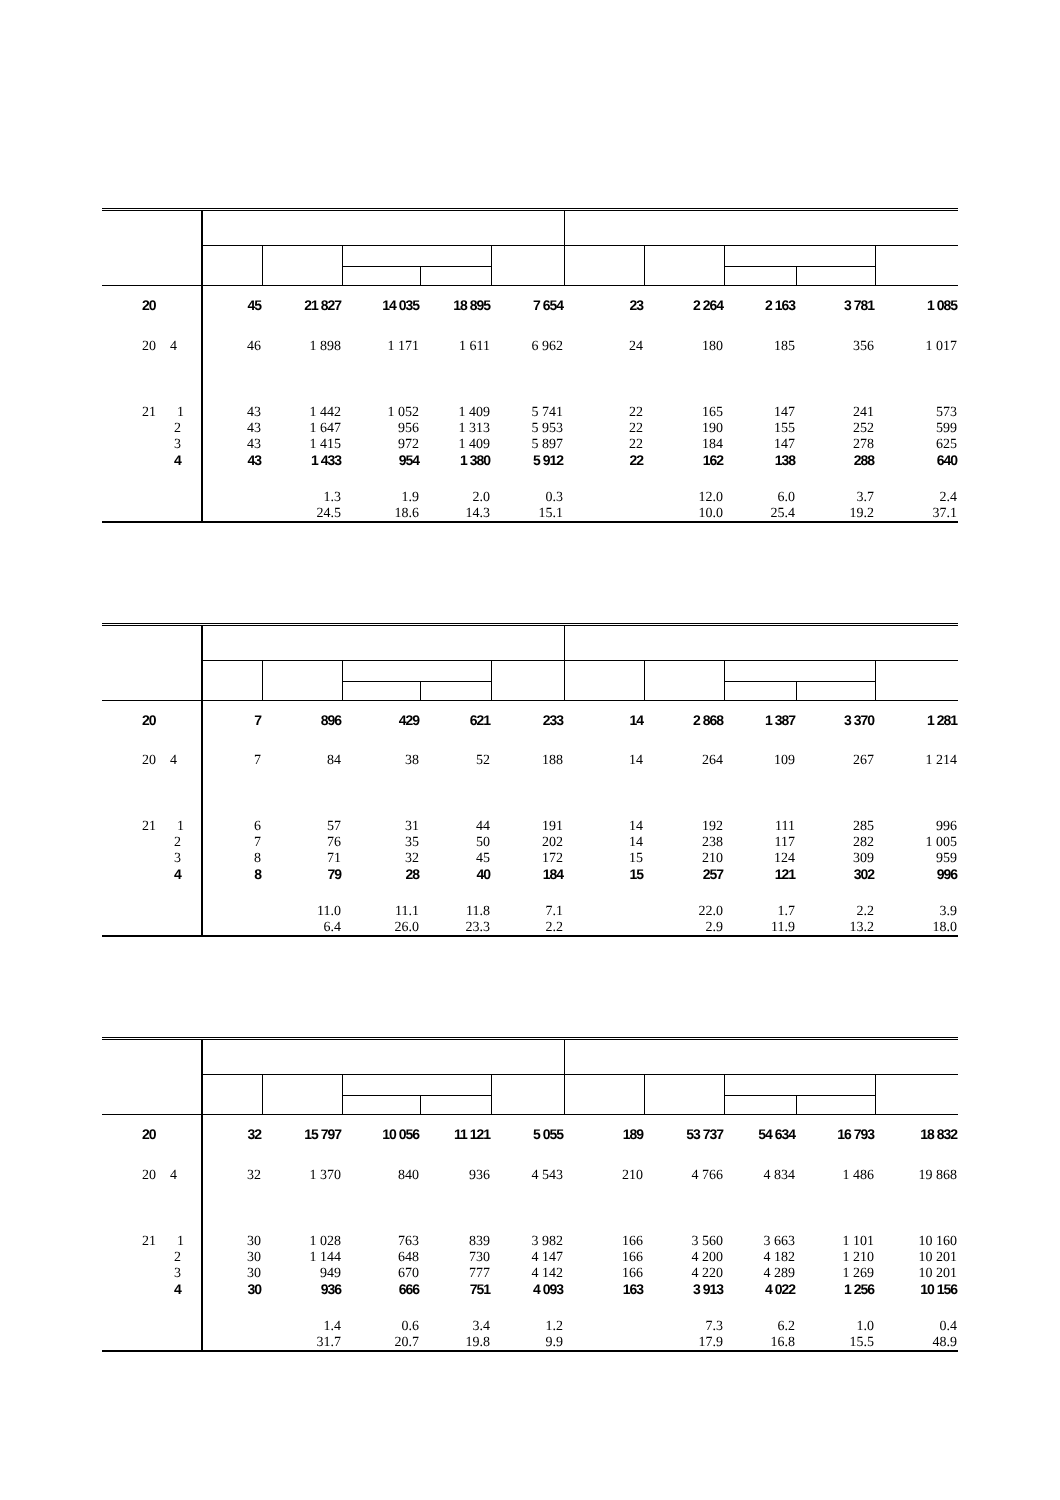| 20 | 45 | 21 827 | 14 035 | 18 895 | 7 654 | 23 | 2 264 | 2 163 | 3 781 | 1 085 |
| 20 4 | 46 | 1 898 | 1 171 | 1 611 | 6 962 | 24 | 180 | 185 | 356 | 1 017 |
| 21 1 | 43 | 1 442 | 1 052 | 1 409 | 5 741 | 22 | 165 | 147 | 241 | 573 |
| 2 | 43 | 1 647 | 956 | 1 313 | 5 953 | 22 | 190 | 155 | 252 | 599 |
| 3 | 43 | 1 415 | 972 | 1 409 | 5 897 | 22 | 184 | 147 | 278 | 625 |
| 4 | 43 | 1 433 | 954 | 1 380 | 5 912 | 22 | 162 | 138 | 288 | 640 |
| | | 1.3 | 1.9 | 2.0 | 0.3 | | 12.0 | 6.0 | 3.7 | 2.4 |
| | | 24.5 | 18.6 | 14.3 | 15.1 | | 10.0 | 25.4 | 19.2 | 37.1 |
| 20 | 7 | 896 | 429 | 621 | 233 | 14 | 2 868 | 1 387 | 3 370 | 1 281 |
| 20 4 | 7 | 84 | 38 | 52 | 188 | 14 | 264 | 109 | 267 | 1 214 |
| 21 1 | 6 | 57 | 31 | 44 | 191 | 14 | 192 | 111 | 285 | 996 |
| 2 | 7 | 76 | 35 | 50 | 202 | 14 | 238 | 117 | 282 | 1 005 |
| 3 | 8 | 71 | 32 | 45 | 172 | 15 | 210 | 124 | 309 | 959 |
| 4 | 8 | 79 | 28 | 40 | 184 | 15 | 257 | 121 | 302 | 996 |
| | | 11.0 | 11.1 | 11.8 | 7.1 | | 22.0 | 1.7 | 2.2 | 3.9 |
| | | 6.4 | 26.0 | 23.3 | 2.2 | | 2.9 | 11.9 | 13.2 | 18.0 |
| 20 | 32 | 15 797 | 10 056 | 11 121 | 5 055 | 189 | 53 737 | 54 634 | 16 793 | 18 832 |
| 20 4 | 32 | 1 370 | 840 | 936 | 4 543 | 210 | 4 766 | 4 834 | 1 486 | 19 868 |
| 21 1 | 30 | 1 028 | 763 | 839 | 3 982 | 166 | 3 560 | 3 663 | 1 101 | 10 160 |
| 2 | 30 | 1 144 | 648 | 730 | 4 147 | 166 | 4 200 | 4 182 | 1 210 | 10 201 |
| 3 | 30 | 949 | 670 | 777 | 4 142 | 166 | 4 220 | 4 289 | 1 269 | 10 201 |
| 4 | 30 | 936 | 666 | 751 | 4 093 | 163 | 3 913 | 4 022 | 1 256 | 10 156 |
| | | 1.4 | 0.6 | 3.4 | 1.2 | | 7.3 | 6.2 | 1.0 | 0.4 |
| | | 31.7 | 20.7 | 19.8 | 9.9 | | 17.9 | 16.8 | 15.5 | 48.9 |